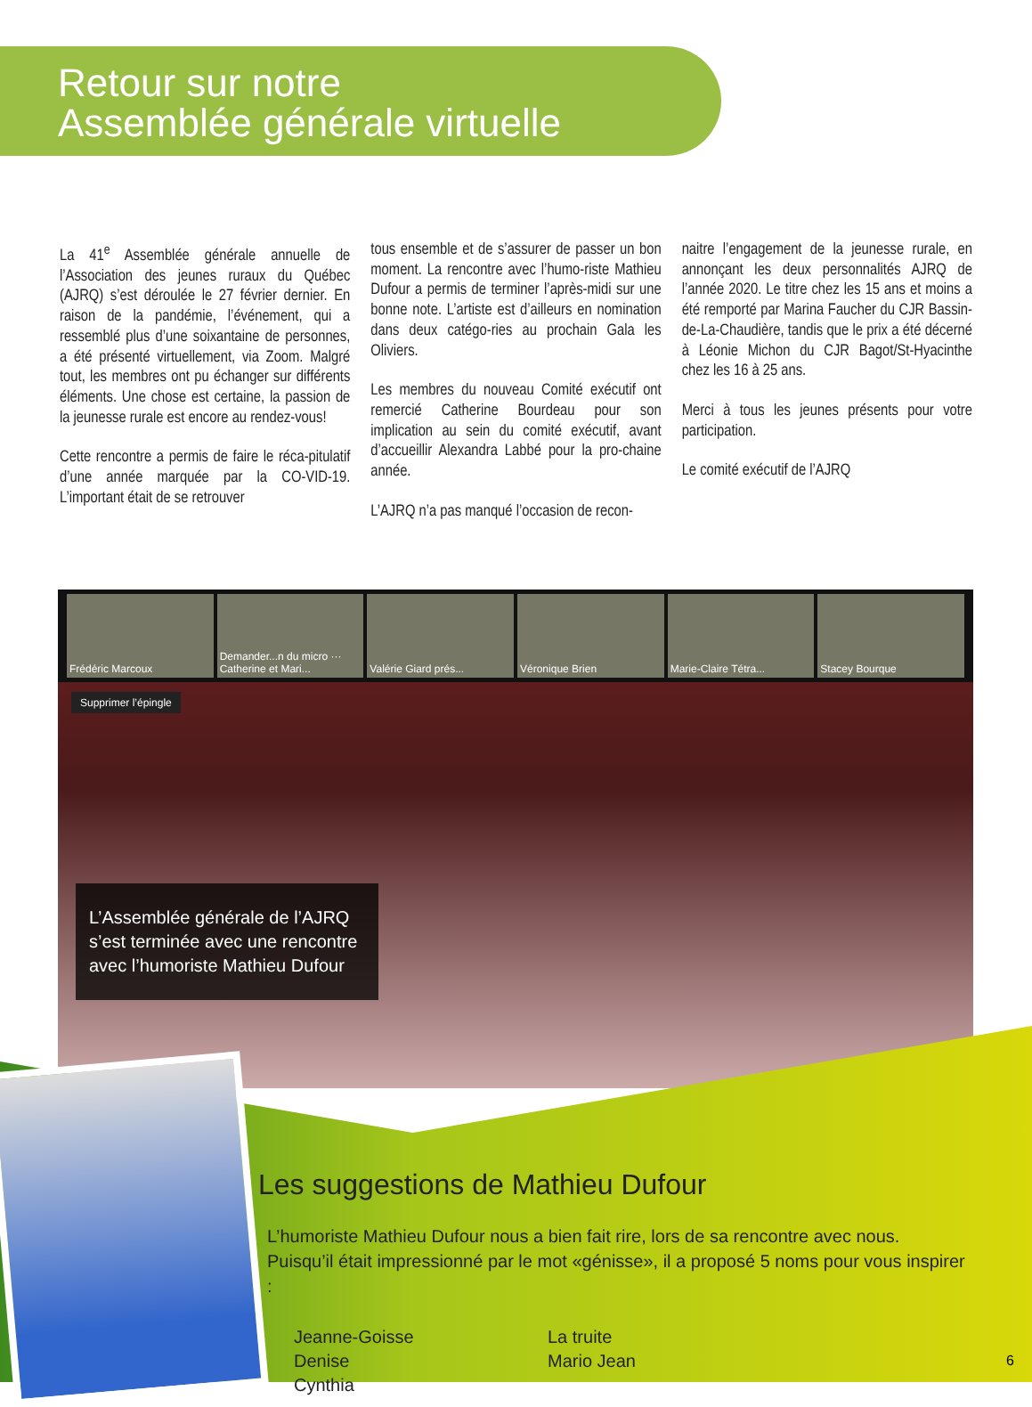Retour sur notre
Assemblée générale virtuelle
La 41<sup>e</sup> Assemblée générale annuelle de l’Association des jeunes ruraux du Québec (AJRQ) s’est déroulée le 27 février dernier. En raison de la pandémie, l’événement, qui a ressemblé plus d’une soixantaine de personnes, a été présenté virtuellement, via Zoom. Malgré tout, les membres ont pu échanger sur différents éléments. Une chose est certaine, la passion de la jeunesse rurale est encore au rendez-vous!
Cette rencontre a permis de faire le réca-pitulatif d’une année marquée par la CO-VID-19. L’important était de se retrouver
tous ensemble et de s’assurer de passer un bon moment. La rencontre avec l’humo-riste Mathieu Dufour a permis de terminer l’après-midi sur une bonne note. L’artiste est d’ailleurs en nomination dans deux catégo-ries au prochain Gala les Oliviers.
Les membres du nouveau Comité exécutif ont remercié Catherine Bourdeau pour son implication au sein du comité exécutif, avant d’accueillir Alexandra Labbé pour la pro-chaine année.
L’AJRQ n’a pas manqué l’occasion de recon-
naitre l’engagement de la jeunesse rurale, en annonçant les deux personnalités AJRQ de l’année 2020. Le titre chez les 15 ans et moins a été remporté par Marina Faucher du CJR Bassin-de-La-Chaudière, tandis que le prix a été décerné à Léonie Michon du CJR Bagot/St-Hyacinthe chez les 16 à 25 ans.
Merci à tous les jeunes présents pour votre participation.
Le comité exécutif de l’AJRQ
Frédéric Marcoux Demander...n du micro ··· Catherine et Mari... Valérie Giard prés... Véronique Brien Marie-Claire Tétra... Stacey Bourque
Supprimer l’épingle
L’Assemblée générale de l’AJRQ s’est terminée avec une rencontre avec l’humoriste Mathieu Dufour
Les suggestions de Mathieu Dufour
L’humoriste Mathieu Dufour nous a bien fait rire, lors de sa rencontre avec nous. Puisqu’il était impressionné par le mot «génisse», il a proposé 5 noms pour vous inspirer :
Jeanne-Goisse
Denise
Cynthia
La truite
Mario Jean
6